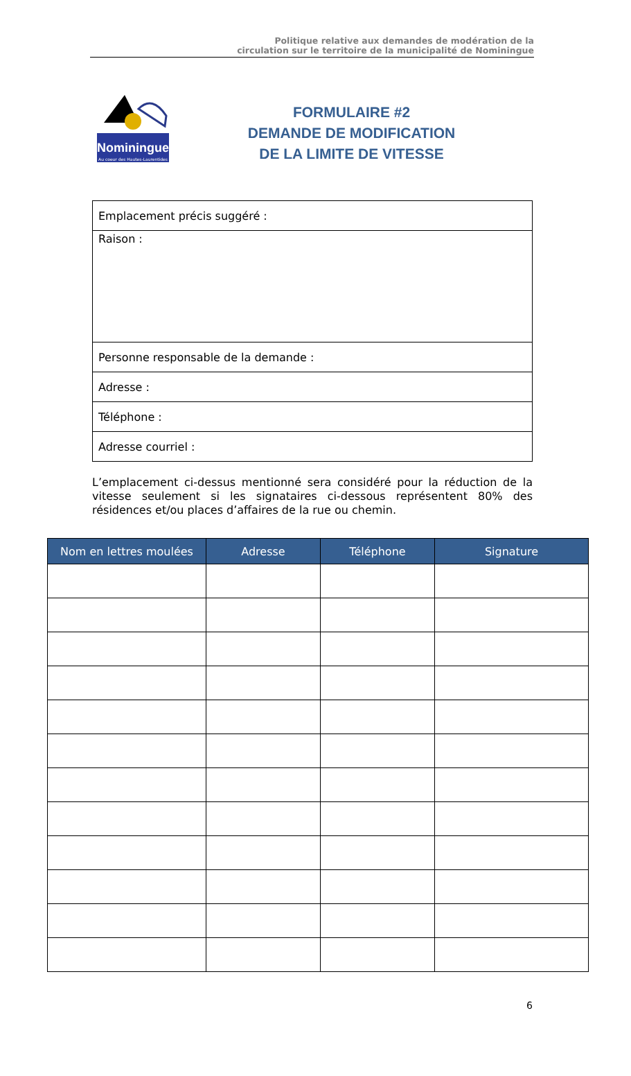Politique relative aux demandes de modération de la
circulation sur le territoire de la municipalité de Nominingue
Nominingue
Au coeur des Hautes-Laurentides
FORMULAIRE #2
DEMANDE DE MODIFICATION
DE LA LIMITE DE VITESSE
| Emplacement précis suggéré : |
| Raison : |
| Personne responsable de la demande : |
| Adresse : |
| Téléphone : |
| Adresse courriel : |
L’emplacement ci-dessus mentionné sera considéré pour la réduction de la vitesse seulement si les signataires ci-dessous représentent 80% des résidences et/ou places d’affaires de la rue ou chemin.
| Nom en lettres moulées | Adresse | Téléphone | Signature |
| --- | --- | --- | --- |
6